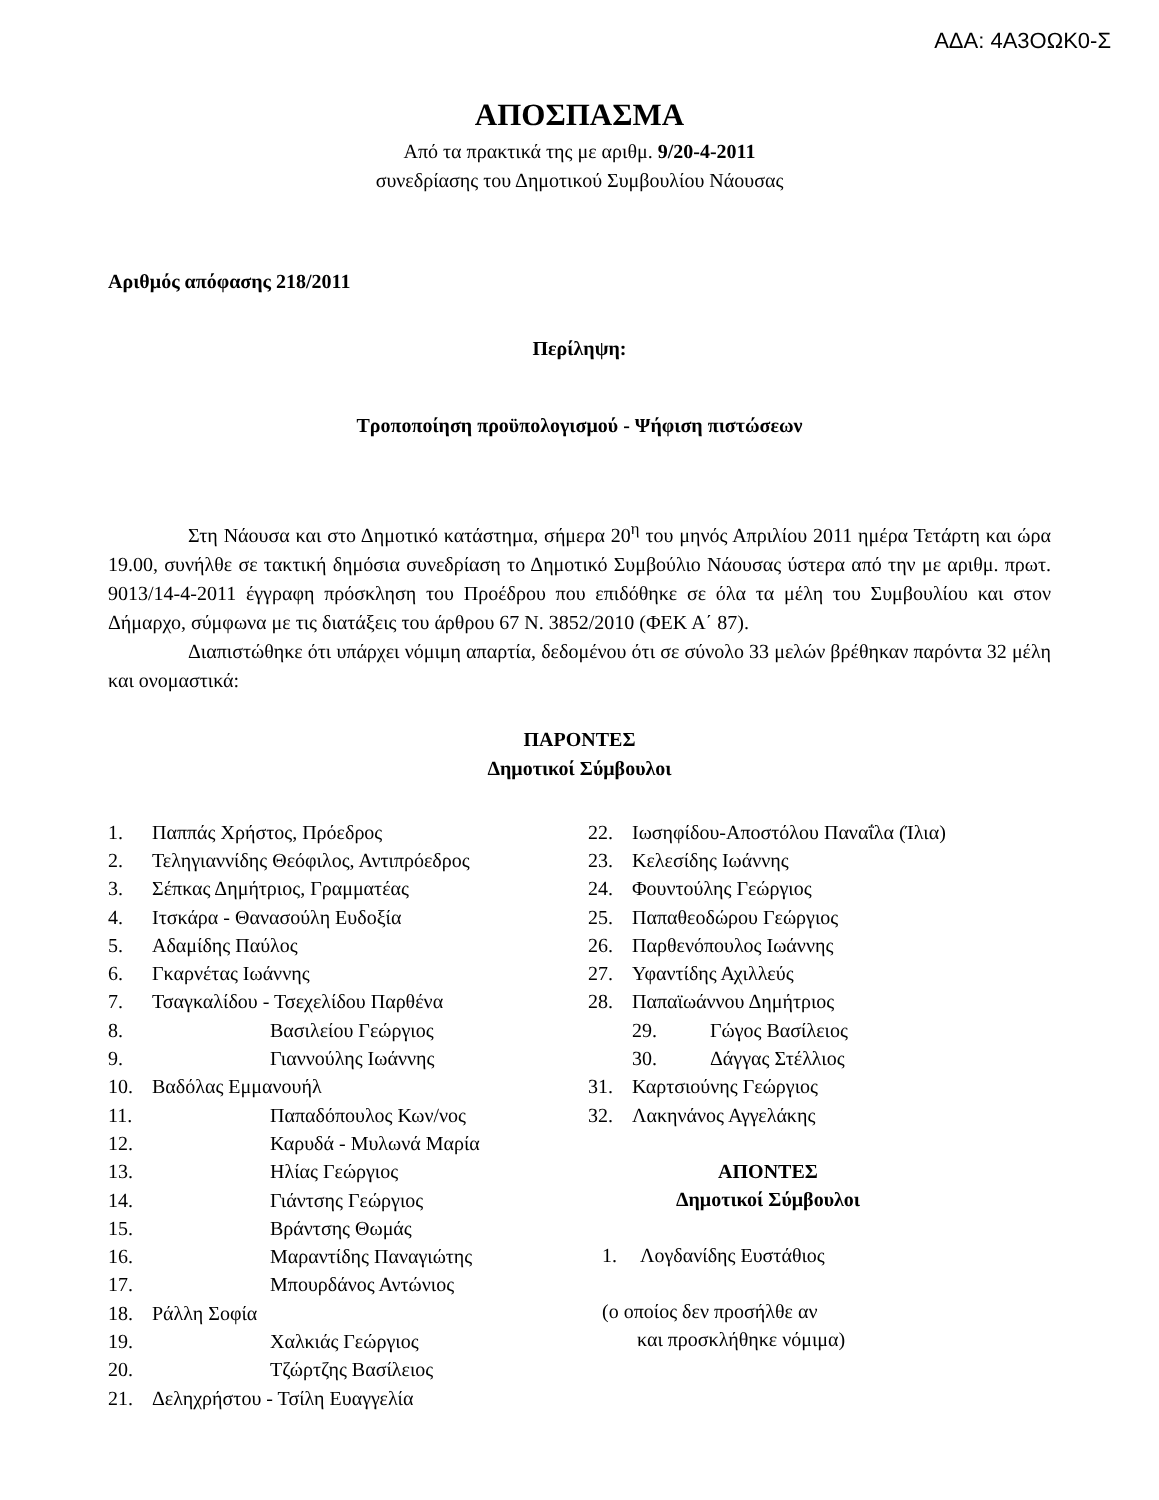ΑΔΑ: 4Α3ΟΩΚ0-Σ
ΑΠΟΣΠΑΣΜΑ
Από τα πρακτικά της με αριθμ. 9/20-4-2011
συνεδρίασης του Δημοτικού Συμβουλίου Νάουσας
Αριθμός απόφασης 218/2011
Περίληψη:
Τροποποίηση προϋπολογισμού - Ψήφιση πιστώσεων
Στη Νάουσα και στο Δημοτικό κατάστημα, σήμερα 20<sup>η</sup> του μηνός Απριλίου 2011 ημέρα Τετάρτη και ώρα 19.00, συνήλθε σε τακτική δημόσια συνεδρίαση το Δημοτικό Συμβούλιο Νάουσας ύστερα από την με αριθμ. πρωτ. 9013/14-4-2011 έγγραφη πρόσκληση του Προέδρου που επιδόθηκε σε όλα τα μέλη του Συμβουλίου και στον Δήμαρχο, σύμφωνα με τις διατάξεις του άρθρου 67 Ν. 3852/2010 (ΦΕΚ Α΄ 87).
Διαπιστώθηκε ότι υπάρχει νόμιμη απαρτία, δεδομένου ότι σε σύνολο 33 μελών βρέθηκαν παρόντα 32 μέλη και ονομαστικά:
ΠΑΡΟΝΤΕΣ
Δημοτικοί Σύμβουλοι
1. Παππάς Χρήστος, Πρόεδρος
2. Τεληγιαννίδης Θεόφιλος, Αντιπρόεδρος
3. Σέπκας Δημήτριος, Γραμματέας
4. Ιτσκάρα - Θανασούλη Ευδοξία
5. Αδαμίδης Παύλος
6. Γκαρνέτας Ιωάννης
7. Τσαγκαλίδου - Τσεχελίδου Παρθένα
8. Βασιλείου Γεώργιος
9. Γιαννούλης Ιωάννης
10. Βαδόλας Εμμανουήλ
11. Παπαδόπουλος Κων/νος
12. Καρυδά - Μυλωνά Μαρία
13. Ηλίας Γεώργιος
14. Γιάντσης Γεώργιος
15. Βράντσης Θωμάς
16. Μαραντίδης Παναγιώτης
17. Μπουρδάνος Αντώνιος
18. Ράλλη Σοφία
19. Χαλκιάς Γεώργιος
20. Τζώρτζης Βασίλειος
21. Δεληχρήστου - Τσίλη Ευαγγελία
22. Ιωσηφίδου-Αποστόλου Παναΐλα (Ίλια)
23. Κελεσίδης Ιωάννης
24. Φουντούλης Γεώργιος
25. Παπαθεοδώρου Γεώργιος
26. Παρθενόπουλος Ιωάννης
27. Υφαντίδης Αχιλλεύς
28. Παπαϊωάννου Δημήτριος
29. Γώγος Βασίλειος
30. Δάγγας Στέλλιος
31. Καρτσιούνης Γεώργιος
32. Λακηνάνος Αγγελάκης
ΑΠΟΝΤΕΣ
Δημοτικοί Σύμβουλοι
1. Λογδανίδης Ευστάθιος
(ο οποίος δεν προσήλθε αν
και προσκλήθηκε νόμιμα)